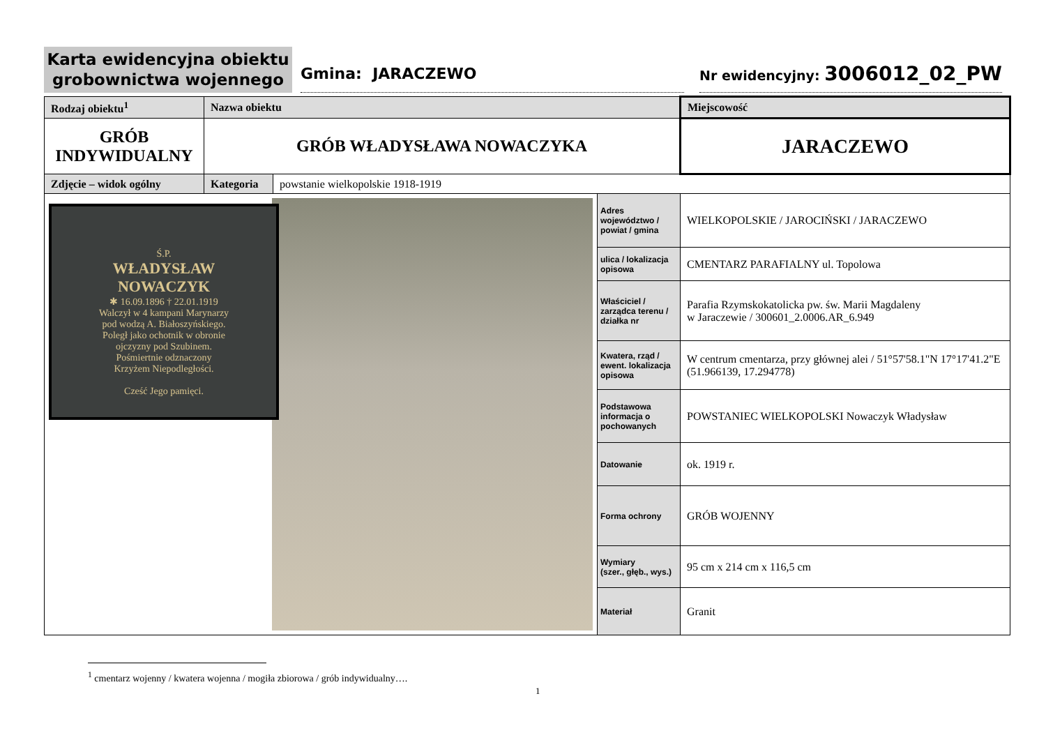Karta ewidencyjna obiektu
grobownictwa wojennego
Gmina: JARACZEWO
Nr ewidencyjny: 3006012_02_PW
| Rodzaj obiektu<sup>1</sup> | Nazwa obiektu | | | Miejscowość |
| --- | --- | --- | --- | --- |
| GRÓB INDYWIDUALNY | GRÓB WŁADYSŁAWA NOWACZYKA | | | JARACZEWO |
| Zdjęcie – widok ogólny | Kategoria | powstanie wielkopolskie 1918-1919 | | |
| | | | Adres województwo / powiat / gmina | WIELKOPOLSKIE / JAROCIŃSKI / JARACZEWO |
| | | | ulica / lokalizacja opisowa | CMENTARZ PARAFIALNY ul. Topolowa |
| | | | Właściciel / zarządca terenu / działka nr | Parafia Rzymskokatolicka pw. św. Marii Magdaleny w Jaraczewie / 300601_2.0006.AR_6.949 |
| | | | Kwatera, rząd / ewent. lokalizacja opisowa | W centrum cmentarza, przy głównej alei / 51°57'58.1"N 17°17'41.2"E (51.966139, 17.294778) |
| | | | Podstawowa informacja o pochowanych | POWSTANIEC WIELKOPOLSKI Nowaczyk Władysław |
| | | | Datowanie | ok. 1919 r. |
| | | | Forma ochrony | GRÓB WOJENNY |
| | | | Wymiary (szer., głęb., wys.) | 95 cm x 214 cm x 116,5 cm |
| | | | Materiał | Granit |
Ś.P.
WŁADYSŁAW
NOWACZYK
✱ 16.09.1896 † 22.01.1919
Walczył w 4 kampani Marynarzy
pod wodzą A. Białoszyńskiego.
Poległ jako ochotnik w obronie
ojczyzny pod Szubinem.
Pośmiertnie odznaczony
Krzyżem Niepodległości.
Cześć Jego pamięci.
<sup>1</sup> cmentarz wojenny / kwatera wojenna / mogiła zbiorowa / grób indywidualny….
1